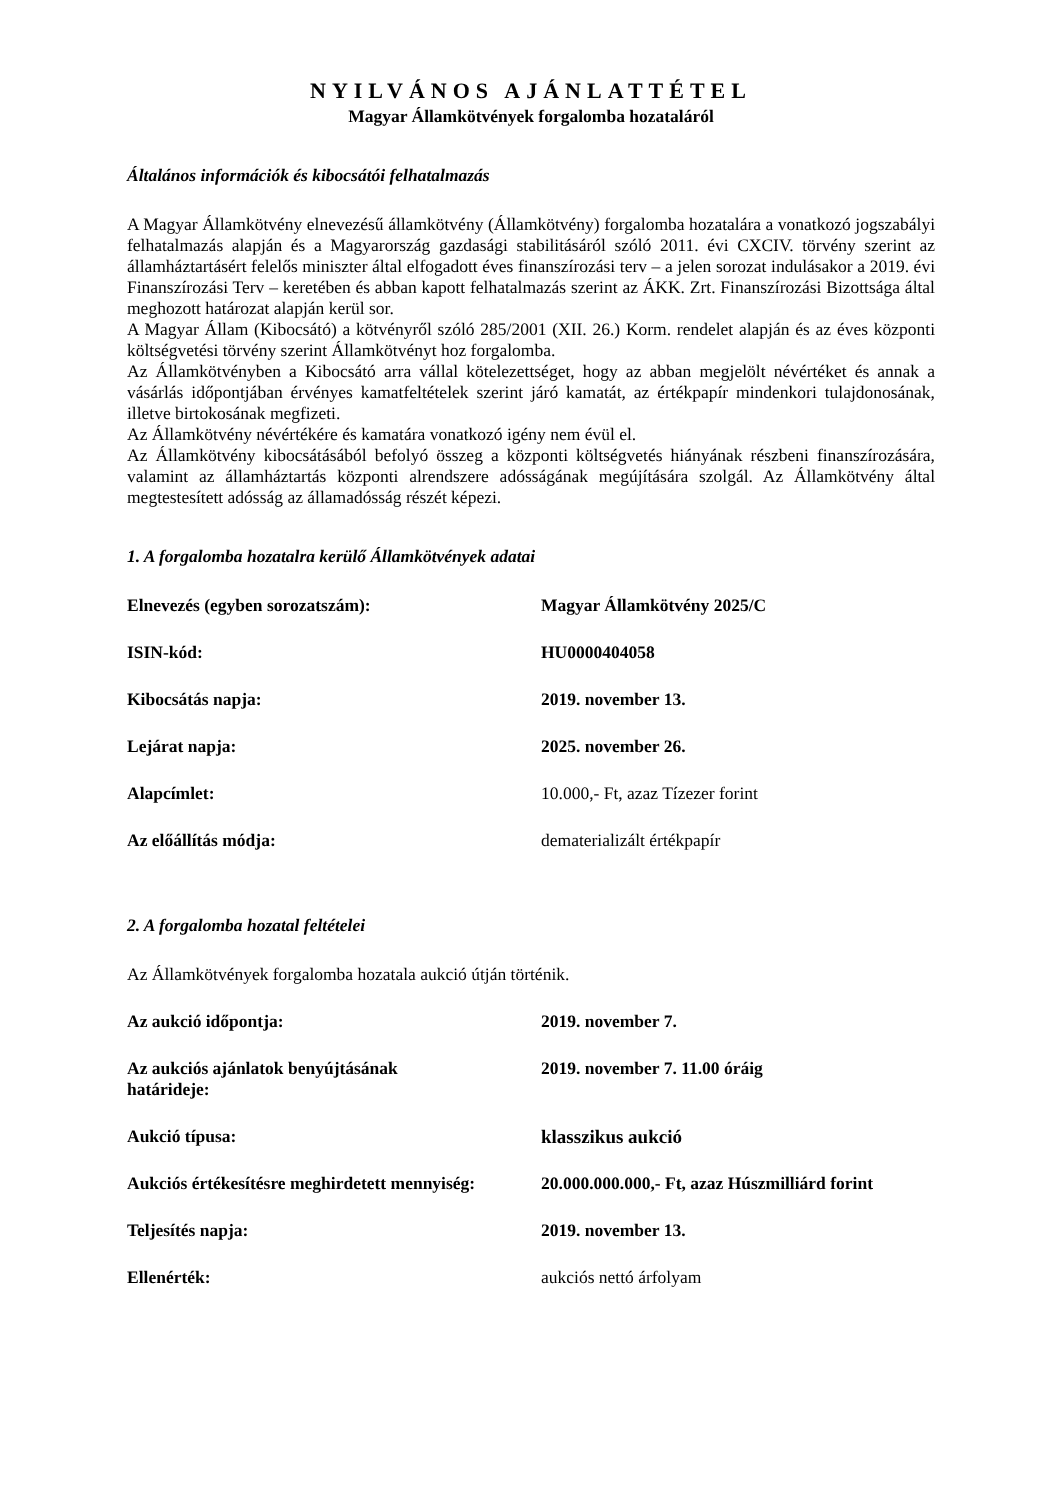NYILVÁNOS AJÁNLATTÉTEL
Magyar Államkötvények forgalomba hozataláról
Általános információk és kibocsátói felhatalmazás
A Magyar Államkötvény elnevezésű államkötvény (Államkötvény) forgalomba hozatalára a vonatkozó jogszabályi felhatalmazás alapján és a Magyarország gazdasági stabilitásáról szóló 2011. évi CXCIV. törvény szerint az államháztartásért felelős miniszter által elfogadott éves finanszírozási terv – a jelen sorozat indulásakor a 2019. évi Finanszírozási Terv – keretében és abban kapott felhatalmazás szerint az ÁKK. Zrt. Finanszírozási Bizottsága által meghozott határozat alapján kerül sor.
A Magyar Állam (Kibocsátó) a kötvényről szóló 285/2001 (XII. 26.) Korm. rendelet alapján és az éves központi költségvetési törvény szerint Államkötvényt hoz forgalomba.
Az Államkötvényben a Kibocsátó arra vállal kötelezettséget, hogy az abban megjelölt névértéket és annak a vásárlás időpontjában érvényes kamatfeltételek szerint járó kamatát, az értékpapír mindenkori tulajdonosának, illetve birtokosának megfizeti.
Az Államkötvény névértékére és kamatára vonatkozó igény nem évül el.
Az Államkötvény kibocsátásából befolyó összeg a központi költségvetés hiányának részbeni finanszírozására, valamint az államháztartás központi alrendszere adósságának megújítására szolgál. Az Államkötvény által megtestesített adósság az államadósság részét képezi.
1. A forgalomba hozatalra kerülő Államkötvények adatai
| Elnevezés (egyben sorozatszám): | Magyar Államkötvény 2025/C |
| ISIN-kód: | HU0000404058 |
| Kibocsátás napja: | 2019. november 13. |
| Lejárat napja: | 2025. november 26. |
| Alapcímlet: | 10.000,- Ft, azaz Tízezer forint |
| Az előállítás módja: | dematerializált értékpapír |
2. A forgalomba hozatal feltételei
Az Államkötvények forgalomba hozatala aukció útján történik.
| Az aukció időpontja: | 2019. november 7. |
| Az aukciós ajánlatok benyújtásának határideje: | 2019. november 7. 11.00 óráig |
| Aukció típusa: | klasszikus aukció |
| Aukciós értékesítésre meghirdetett mennyiség: | 20.000.000.000,- Ft, azaz Húszmilliárd forint |
| Teljesítés napja: | 2019. november 13. |
| Ellenérték: | aukciós nettó árfolyam |